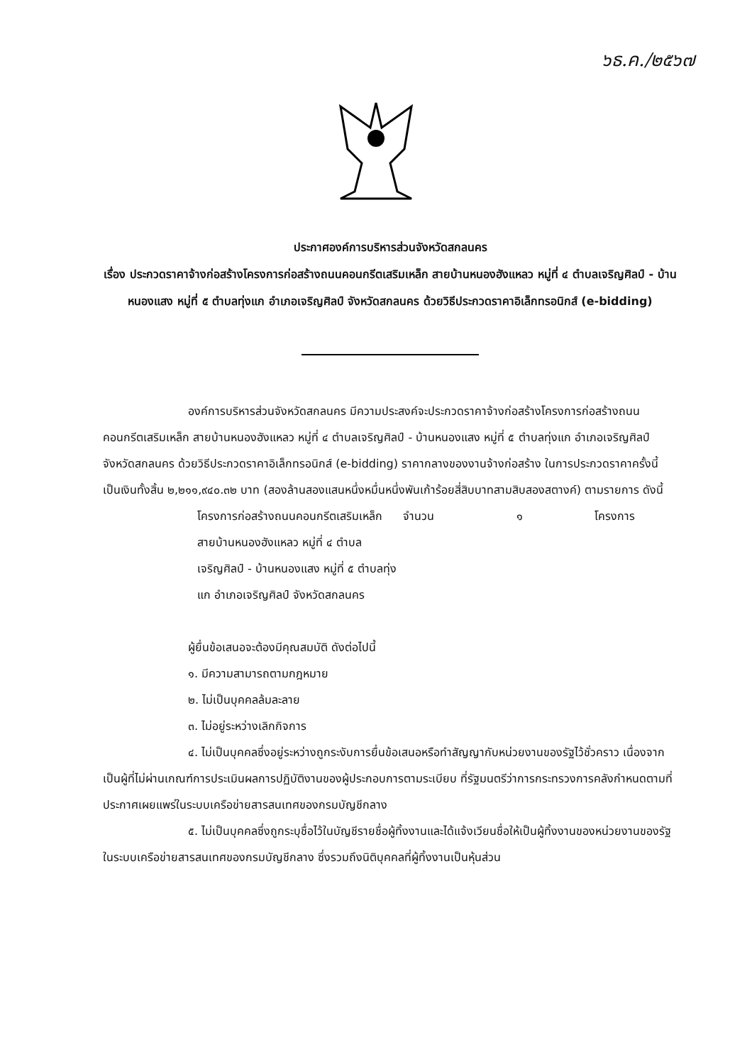๖ธ.ค./๒๕๖๗
ประกาศองค์การบริหารส่วนจังหวัดสกลนคร
เรื่อง ประกวดราคาจ้างก่อสร้างโครงการก่อสร้างถนนคอนกรีตเสริมเหล็ก สายบ้านหนองฮังแหลว หมู่ที่ ๔ ตำบลเจริญศิลป์ - บ้านหนองแสง หมู่ที่ ๕ ตำบลทุ่งแก อำเภอเจริญศิลป์ จังหวัดสกลนคร ด้วยวิธีประกวดราคาอิเล็กทรอนิกส์ (e-bidding)
องค์การบริหารส่วนจังหวัดสกลนคร มีความประสงค์จะประกวดราคาจ้างก่อสร้างโครงการก่อสร้างถนนคอนกรีตเสริมเหล็ก สายบ้านหนองฮังแหลว หมู่ที่ ๔ ตำบลเจริญศิลป์ - บ้านหนองแสง หมู่ที่ ๕ ตำบลทุ่งแก อำเภอเจริญศิลป์ จังหวัดสกลนคร ด้วยวิธีประกวดราคาอิเล็กทรอนิกส์ (e-bidding) ราคากลางของงานจ้างก่อสร้าง ในการประกวดราคาครั้งนี้ เป็นเงินทั้งสิ้น ๒,๒๑๑,๙๔๐.๓๒ บาท (สองล้านสองแสนหนึ่งหมื่นหนึ่งพันเก้าร้อยสี่สิบบาทสามสิบสองสตางค์) ตามรายการ ดังนี้
| โครงการก่อสร้างถนนคอนกรีตเสริมเหล็ก สายบ้านหนองฮังแหลว หมู่ที่ ๔ ตำบลเจริญศิลป์ - บ้านหนองแสง หมู่ที่ ๕ ตำบลทุ่งแก อำเภอเจริญศิลป์ จังหวัดสกลนคร | จำนวน | ๑ | โครงการ |
ผู้ยื่นข้อเสนอจะต้องมีคุณสมบัติ ดังต่อไปนี้
๑. มีความสามารถตามกฎหมาย
๒. ไม่เป็นบุคคลล้มละลาย
๓. ไม่อยู่ระหว่างเลิกกิจการ
๔. ไม่เป็นบุคคลซึ่งอยู่ระหว่างถูกระงับการยื่นข้อเสนอหรือทำสัญญากับหน่วยงานของรัฐไว้ชั่วคราว เนื่องจากเป็นผู้ที่ไม่ผ่านเกณฑ์การประเมินผลการปฏิบัติงานของผู้ประกอบการตามระเบียบ ที่รัฐมนตรีว่าการกระทรวงการคลังกำหนดตามที่ประกาศเผยแพร่ในระบบเครือข่ายสารสนเทศของกรมบัญชีกลาง
๕. ไม่เป็นบุคคลซึ่งถูกระบุชื่อไว้ในบัญชีรายชื่อผู้ทิ้งงานและได้แจ้งเวียนชื่อให้เป็นผู้ทิ้งงานของหน่วยงานของรัฐในระบบเครือข่ายสารสนเทศของกรมบัญชีกลาง ซึ่งรวมถึงนิติบุคคลที่ผู้ทิ้งงานเป็นหุ้นส่วน